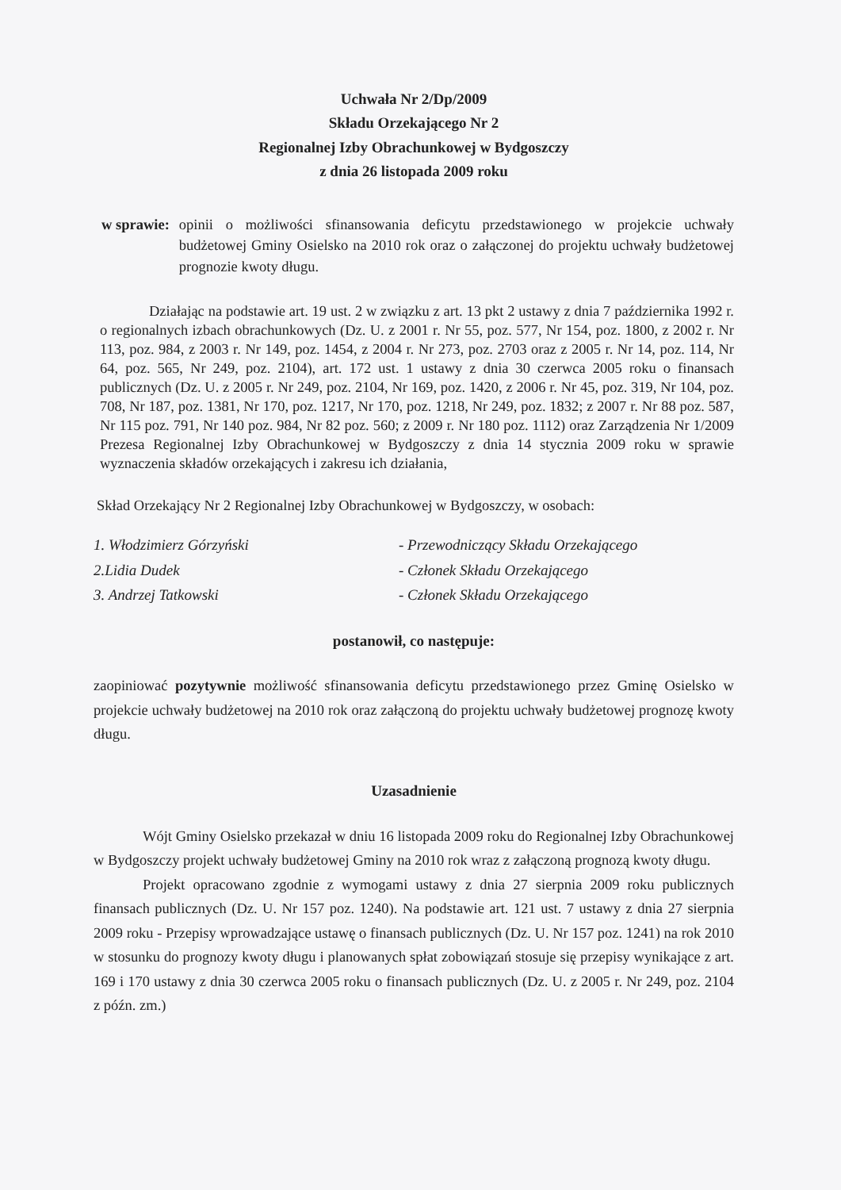Uchwała Nr 2/Dp/2009
Składu Orzekającego Nr 2
Regionalnej Izby Obrachunkowej w Bydgoszczy
z dnia 26 listopada 2009 roku
w sprawie: opinii o możliwości sfinansowania deficytu przedstawionego w projekcie uchwały budżetowej Gminy Osielsko na 2010 rok oraz o załączonej do projektu uchwały budżetowej prognozie kwoty długu.
Działając na podstawie art. 19 ust. 2 w związku z art. 13 pkt 2 ustawy z dnia 7 października 1992 r. o regionalnych izbach obrachunkowych (Dz. U. z 2001 r. Nr 55, poz. 577, Nr 154, poz. 1800, z 2002 r. Nr 113, poz. 984, z 2003 r. Nr 149, poz. 1454, z 2004 r. Nr 273, poz. 2703 oraz z 2005 r. Nr 14, poz. 114, Nr 64, poz. 565, Nr 249, poz. 2104), art. 172 ust. 1 ustawy z dnia 30 czerwca 2005 roku o finansach publicznych (Dz. U. z 2005 r. Nr 249, poz. 2104, Nr 169, poz. 1420, z 2006 r. Nr 45, poz. 319, Nr 104, poz. 708, Nr 187, poz. 1381, Nr 170, poz. 1217, Nr 170, poz. 1218, Nr 249, poz. 1832; z 2007 r. Nr 88 poz. 587, Nr 115 poz. 791, Nr 140 poz. 984, Nr 82 poz. 560; z 2009 r. Nr 180 poz. 1112) oraz Zarządzenia Nr 1/2009 Prezesa Regionalnej Izby Obrachunkowej w Bydgoszczy z dnia 14 stycznia 2009 roku w sprawie wyznaczenia składów orzekających i zakresu ich działania,
Skład Orzekający Nr 2 Regionalnej Izby Obrachunkowej w Bydgoszczy, w osobach:
| 1. Włodzimierz Górzyński | - Przewodniczący Składu Orzekającego |
| 2.Lidia Dudek | - Członek Składu Orzekającego |
| 3. Andrzej Tatkowski | - Członek Składu Orzekającego |
postanowił, co następuje:
zaopiniować pozytywnie możliwość sfinansowania deficytu przedstawionego przez Gminę Osielsko w projekcie uchwały budżetowej na 2010 rok oraz załączoną do projektu uchwały budżetowej prognozę kwoty długu.
Uzasadnienie
Wójt Gminy Osielsko przekazał w dniu 16 listopada 2009 roku do Regionalnej Izby Obrachunkowej w Bydgoszczy projekt uchwały budżetowej Gminy na 2010 rok wraz z załączoną prognozą kwoty długu.
Projekt opracowano zgodnie z wymogami ustawy z dnia 27 sierpnia 2009 roku publicznych finansach publicznych (Dz. U. Nr 157 poz. 1240). Na podstawie art. 121 ust. 7 ustawy z dnia 27 sierpnia 2009 roku - Przepisy wprowadzające ustawę o finansach publicznych (Dz. U. Nr 157 poz. 1241) na rok 2010 w stosunku do prognozy kwoty długu i planowanych spłat zobowiązań stosuje się przepisy wynikające z art. 169 i 170 ustawy z dnia 30 czerwca 2005 roku o finansach publicznych (Dz. U. z 2005 r. Nr 249, poz. 2104 z późn. zm.)